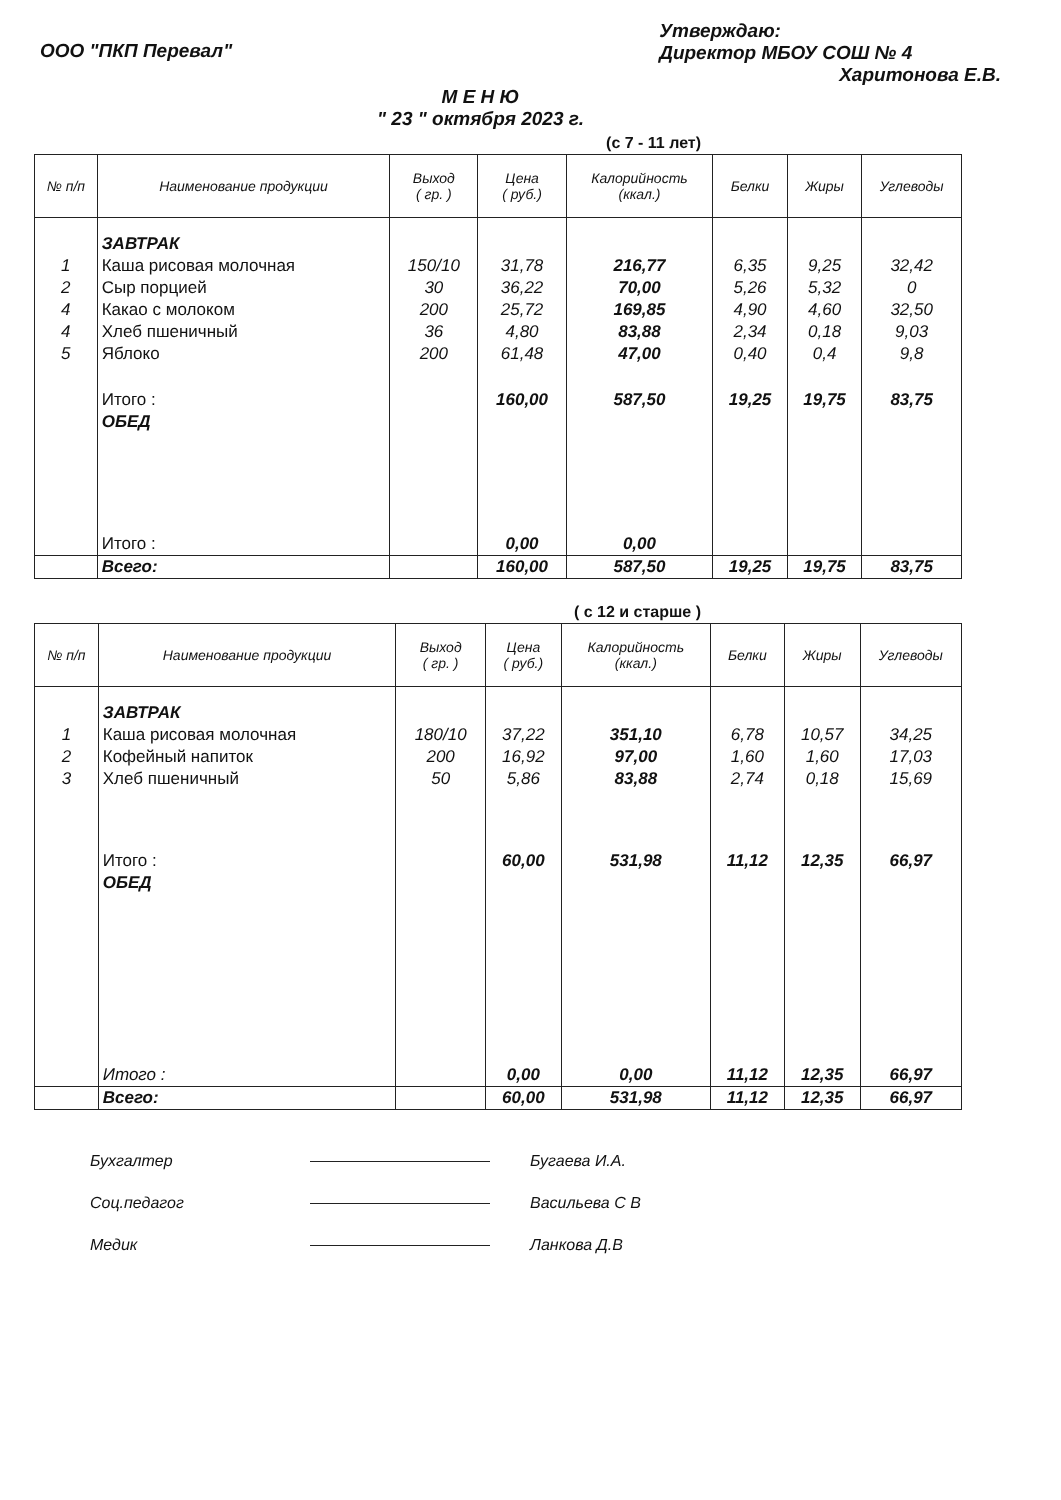ООО "ПКП Перевал"
Утверждаю:
Директор МБОУ СОШ № 4
Харитонова Е.В.
М Е Н Ю
" 23 " октября 2023 г.
(с 7 - 11 лет)
| № п/п | Наименование продукции | Выход ( гр. ) | Цена ( руб.) | Калорийность (ккал.) | Белки | Жиры | Углеводы |
| --- | --- | --- | --- | --- | --- | --- | --- |
| | ЗАВТРАК | | | | | | |
| 1 | Каша рисовая молочная | 150/10 | 31,78 | 216,77 | 6,35 | 9,25 | 32,42 |
| 2 | Сыр порцией | 30 | 36,22 | 70,00 | 5,26 | 5,32 | 0 |
| 4 | Какао с молоком | 200 | 25,72 | 169,85 | 4,90 | 4,60 | 32,50 |
| 4 | Хлеб пшеничный | 36 | 4,80 | 83,88 | 2,34 | 0,18 | 9,03 |
| 5 | Яблоко | 200 | 61,48 | 47,00 | 0,40 | 0,4 | 9,8 |
| | Итого : | | 160,00 | 587,50 | 19,25 | 19,75 | 83,75 |
| | ОБЕД | | | | | | |
| | Итого : | | 0,00 | 0,00 | | | |
| | Всего: | | 160,00 | 587,50 | 19,25 | 19,75 | 83,75 |
( с 12 и старше )
| № п/п | Наименование продукции | Выход ( гр. ) | Цена ( руб.) | Калорийность (ккал.) | Белки | Жиры | Углеводы |
| --- | --- | --- | --- | --- | --- | --- | --- |
| | ЗАВТРАК | | | | | | |
| 1 | Каша рисовая молочная | 180/10 | 37,22 | 351,10 | 6,78 | 10,57 | 34,25 |
| 2 | Кофейный напиток | 200 | 16,92 | 97,00 | 1,60 | 1,60 | 17,03 |
| 3 | Хлеб пшеничный | 50 | 5,86 | 83,88 | 2,74 | 0,18 | 15,69 |
| | Итого : | | 60,00 | 531,98 | 11,12 | 12,35 | 66,97 |
| | ОБЕД | | | | | | |
| | Итого : | | 0,00 | 0,00 | 11,12 | 12,35 | 66,97 |
| | Всего: | | 60,00 | 531,98 | 11,12 | 12,35 | 66,97 |
Бухгалтер Бугаева И.А.
Соц.педагог Васильева С В
Медик Ланкова Д.В